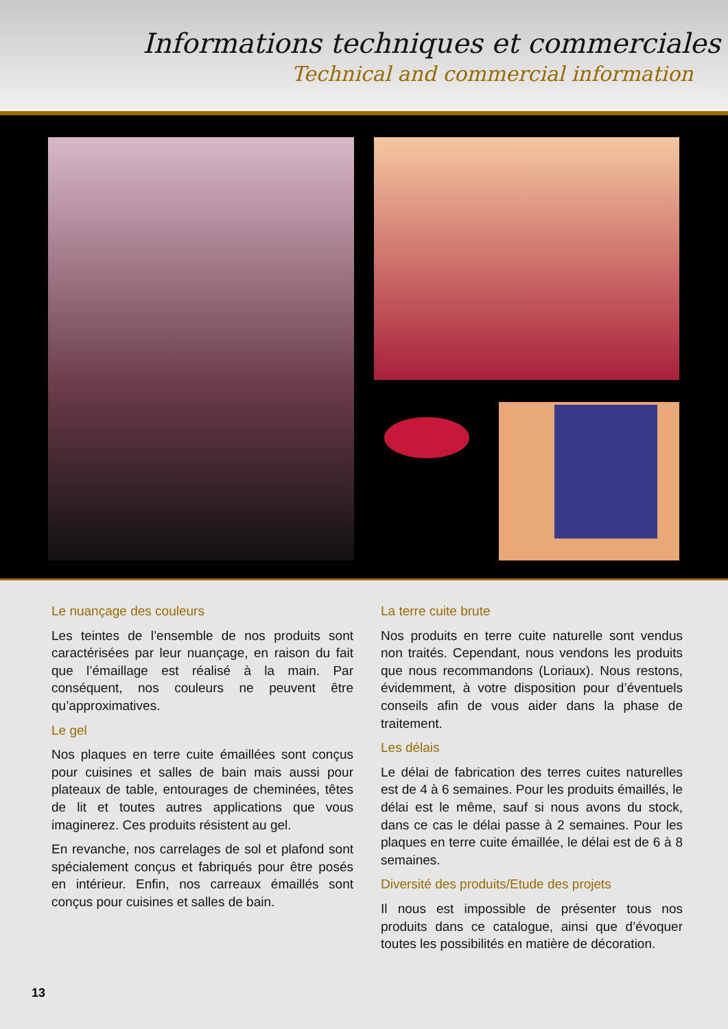Informations techniques et commerciales
Technical and commercial information
Le nuançage des couleurs
Les teintes de l’ensemble de nos produits sont caractérisées par leur nuançage, en raison du fait que l’émaillage est réalisé à la main. Par conséquent, nos couleurs ne peuvent être qu’approximatives.
Le gel
Nos plaques en terre cuite émaillées sont conçus pour cuisines et salles de bain mais aussi pour plateaux de table, entourages de cheminées, têtes de lit et toutes autres applications que vous imaginerez. Ces produits résistent au gel.
En revanche, nos carrelages de sol et plafond sont spécialement conçus et fabriqués pour être posés en intérieur. Enfin, nos carreaux émaillés sont conçus pour cuisines et salles de bain.
La terre cuite brute
Nos produits en terre cuite naturelle sont vendus non traités. Cependant, nous vendons les produits que nous recommandons (Loriaux). Nous restons, évidemment, à votre disposition pour d’éventuels conseils afin de vous aider dans la phase de traitement.
Les délais
Le délai de fabrication des terres cuites naturelles est de 4 à 6 semaines. Pour les produits émaillés, le délai est le même, sauf si nous avons du stock, dans ce cas le délai passe à 2 semaines. Pour les plaques en terre cuite émaillée, le délai est de 6 à 8 semaines.
Diversité des produits/Etude des projets
Il nous est impossible de présenter tous nos produits dans ce catalogue, ainsi que d’évoquer toutes les possibilités en matière de décoration.
13